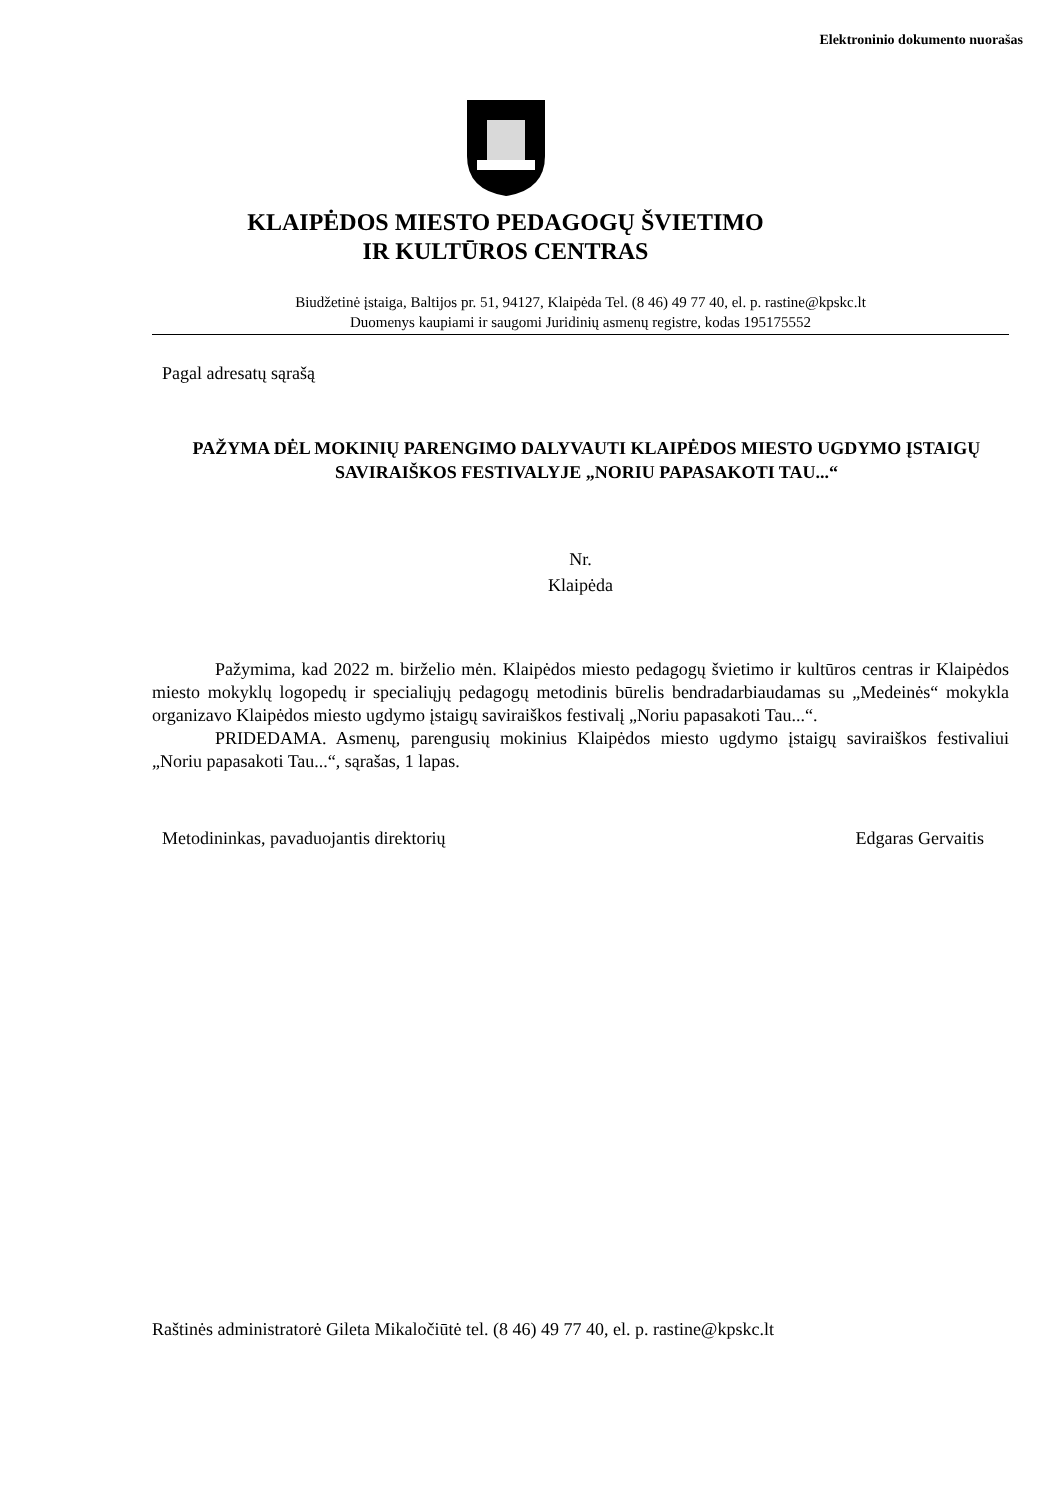Elektroninio dokumento nuorašas
KLAIPĖDOS MIESTO PEDAGOGŲ ŠVIETIMO
IR KULTŪROS CENTRAS
Biudžetinė įstaiga, Baltijos pr. 51, 94127, Klaipėda Tel. (8 46) 49 77 40, el. p. rastine@kpskc.lt
Duomenys kaupiami ir saugomi Juridinių asmenų registre, kodas 195175552
Pagal adresatų sąrašą
PAŽYMA DĖL MOKINIŲ PARENGIMO DALYVAUTI KLAIPĖDOS MIESTO UGDYMO ĮSTAIGŲ SAVIRAIŠKOS FESTIVALYJE „NORIU PAPASAKOTI TAU...“
Nr.
Klaipėda
Pažymima, kad 2022 m. birželio mėn. Klaipėdos miesto pedagogų švietimo ir kultūros centras ir Klaipėdos miesto mokyklų logopedų ir specialiųjų pedagogų metodinis būrelis bendradarbiaudamas su „Medeinės“ mokykla organizavo Klaipėdos miesto ugdymo įstaigų saviraiškos festivalį „Noriu papasakoti Tau...“.
PRIDEDAMA. Asmenų, parengusių mokinius Klaipėdos miesto ugdymo įstaigų saviraiškos festivaliui „Noriu papasakoti Tau...“, sąrašas, 1 lapas.
Metodininkas, pavaduojantis direktorių Edgaras Gervaitis
Raštinės administratorė Gileta Mikaločiūtė tel. (8 46) 49 77 40, el. p. rastine@kpskc.lt